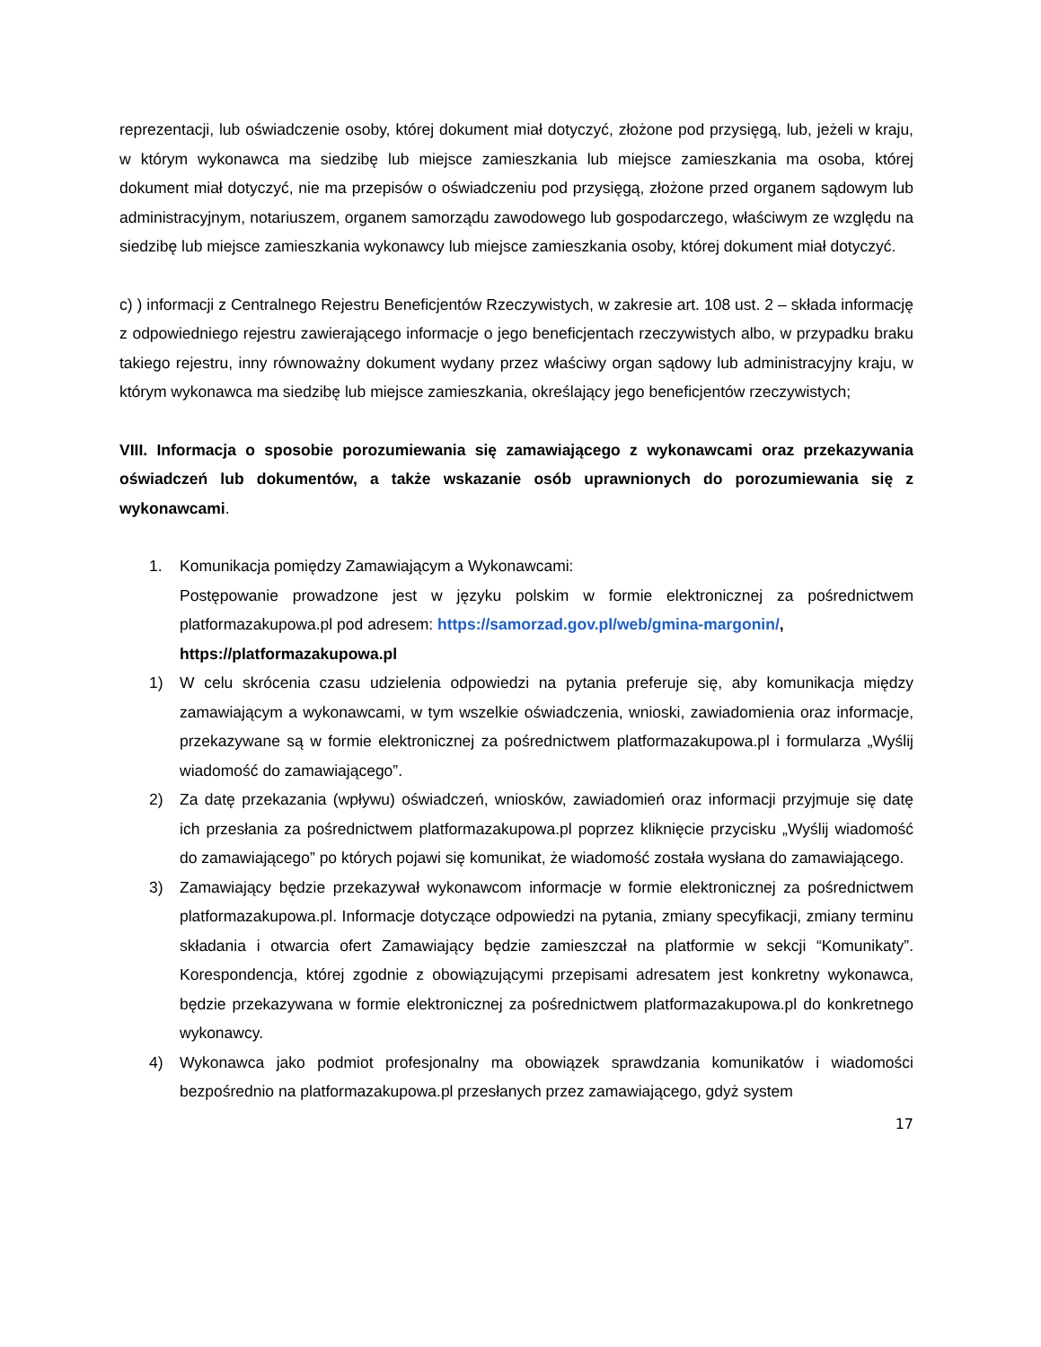reprezentacji, lub oświadczenie osoby, której dokument miał dotyczyć, złożone pod przysięgą, lub, jeżeli w kraju, w którym wykonawca ma siedzibę lub miejsce zamieszkania lub miejsce zamieszkania ma osoba, której dokument miał dotyczyć, nie ma przepisów o oświadczeniu pod przysięgą, złożone przed organem sądowym lub administracyjnym, notariuszem, organem samorządu zawodowego lub gospodarczego, właściwym ze względu na siedzibę lub miejsce zamieszkania wykonawcy lub miejsce zamieszkania osoby, której dokument miał dotyczyć.
c) ) informacji z Centralnego Rejestru Beneficjentów Rzeczywistych, w zakresie art. 108 ust. 2 – składa informację z odpowiedniego rejestru zawierającego informacje o jego beneficjentach rzeczywistych albo, w przypadku braku takiego rejestru, inny równoważny dokument wydany przez właściwy organ sądowy lub administracyjny kraju, w którym wykonawca ma siedzibę lub miejsce zamieszkania, określający jego beneficjentów rzeczywistych;
VIII. Informacja o sposobie porozumiewania się zamawiającego z wykonawcami oraz przekazywania oświadczeń lub dokumentów, a także wskazanie osób uprawnionych do porozumiewania się z wykonawcami.
1. Komunikacja pomiędzy Zamawiającym a Wykonawcami:
Postępowanie prowadzone jest w języku polskim w formie elektronicznej za pośrednictwem platformazakupowa.pl pod adresem: https://samorzad.gov.pl/web/gmina-margonin/,
https://platformazakupowa.pl
1) W celu skrócenia czasu udzielenia odpowiedzi na pytania preferuje się, aby komunikacja między zamawiającym a wykonawcami, w tym wszelkie oświadczenia, wnioski, zawiadomienia oraz informacje, przekazywane są w formie elektronicznej za pośrednictwem platformazakupowa.pl i formularza „Wyślij wiadomość do zamawiającego”.
2) Za datę przekazania (wpływu) oświadczeń, wniosków, zawiadomień oraz informacji przyjmuje się datę ich przesłania za pośrednictwem platformazakupowa.pl poprzez kliknięcie przycisku „Wyślij wiadomość do zamawiającego” po których pojawi się komunikat, że wiadomość została wysłana do zamawiającego.
3) Zamawiający będzie przekazywał wykonawcom informacje w formie elektronicznej za pośrednictwem platformazakupowa.pl. Informacje dotyczące odpowiedzi na pytania, zmiany specyfikacji, zmiany terminu składania i otwarcia ofert Zamawiający będzie zamieszczał na platformie w sekcji “Komunikaty”. Korespondencja, której zgodnie z obowiązującymi przepisami adresatem jest konkretny wykonawca, będzie przekazywana w formie elektronicznej za pośrednictwem platformazakupowa.pl do konkretnego wykonawcy.
4) Wykonawca jako podmiot profesjonalny ma obowiązek sprawdzania komunikatów i wiadomości bezpośrednio na platformazakupowa.pl przesłanych przez zamawiającego, gdyż system
17